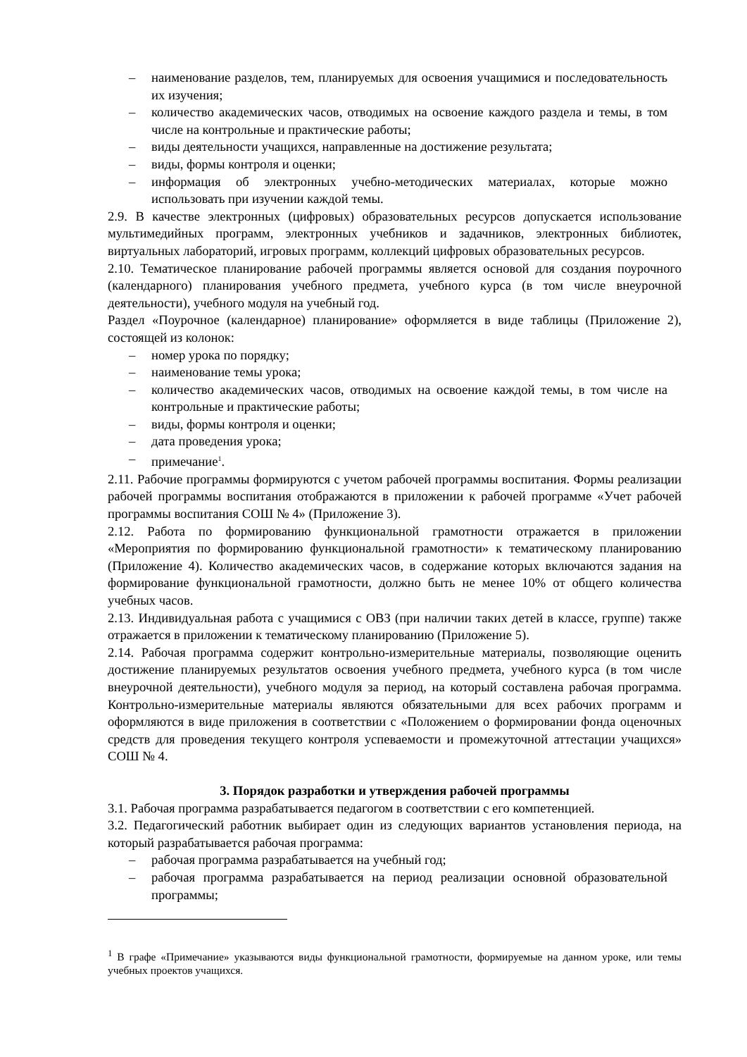– наименование разделов, тем, планируемых для освоения учащимися и последовательность их изучения;
– количество академических часов, отводимых на освоение каждого раздела и темы, в том числе на контрольные и практические работы;
– виды деятельности учащихся, направленные на достижение результата;
– виды, формы контроля и оценки;
– информация об электронных учебно-методических материалах, которые можно использовать при изучении каждой темы.
2.9. В качестве электронных (цифровых) образовательных ресурсов допускается использование мультимедийных программ, электронных учебников и задачников, электронных библиотек, виртуальных лабораторий, игровых программ, коллекций цифровых образовательных ресурсов.
2.10. Тематическое планирование рабочей программы является основой для создания поурочного (календарного) планирования учебного предмета, учебного курса (в том числе внеурочной деятельности), учебного модуля на учебный год.
Раздел «Поурочное (календарное) планирование» оформляется в виде таблицы (Приложение 2), состоящей из колонок:
– номер урока по порядку;
– наименование темы урока;
– количество академических часов, отводимых на освоение каждой темы, в том числе на контрольные и практические работы;
– виды, формы контроля и оценки;
– дата проведения урока;
– примечание<sup>1</sup>.
2.11. Рабочие программы формируются с учетом рабочей программы воспитания. Формы реализации рабочей программы воспитания отображаются в приложении к рабочей программе «Учет рабочей программы воспитания СОШ № 4» (Приложение 3).
2.12. Работа по формированию функциональной грамотности отражается в приложении «Мероприятия по формированию функциональной грамотности» к тематическому планированию (Приложение 4). Количество академических часов, в содержание которых включаются задания на формирование функциональной грамотности, должно быть не менее 10% от общего количества учебных часов.
2.13. Индивидуальная работа с учащимися с ОВЗ (при наличии таких детей в классе, группе) также отражается в приложении к тематическому планированию (Приложение 5).
2.14. Рабочая программа содержит контрольно-измерительные материалы, позволяющие оценить достижение планируемых результатов освоения учебного предмета, учебного курса (в том числе внеурочной деятельности), учебного модуля за период, на который составлена рабочая программа. Контрольно-измерительные материалы являются обязательными для всех рабочих программ и оформляются в виде приложения в соответствии с «Положением о формировании фонда оценочных средств для проведения текущего контроля успеваемости и промежуточной аттестации учащихся» СОШ № 4.
3. Порядок разработки и утверждения рабочей программы
3.1. Рабочая программа разрабатывается педагогом в соответствии с его компетенцией.
3.2. Педагогический работник выбирает один из следующих вариантов установления периода, на который разрабатывается рабочая программа:
– рабочая программа разрабатывается на учебный год;
– рабочая программа разрабатывается на период реализации основной образовательной программы;
<sup>1</sup> В графе «Примечание» указываются виды функциональной грамотности, формируемые на данном уроке, или темы учебных проектов учащихся.